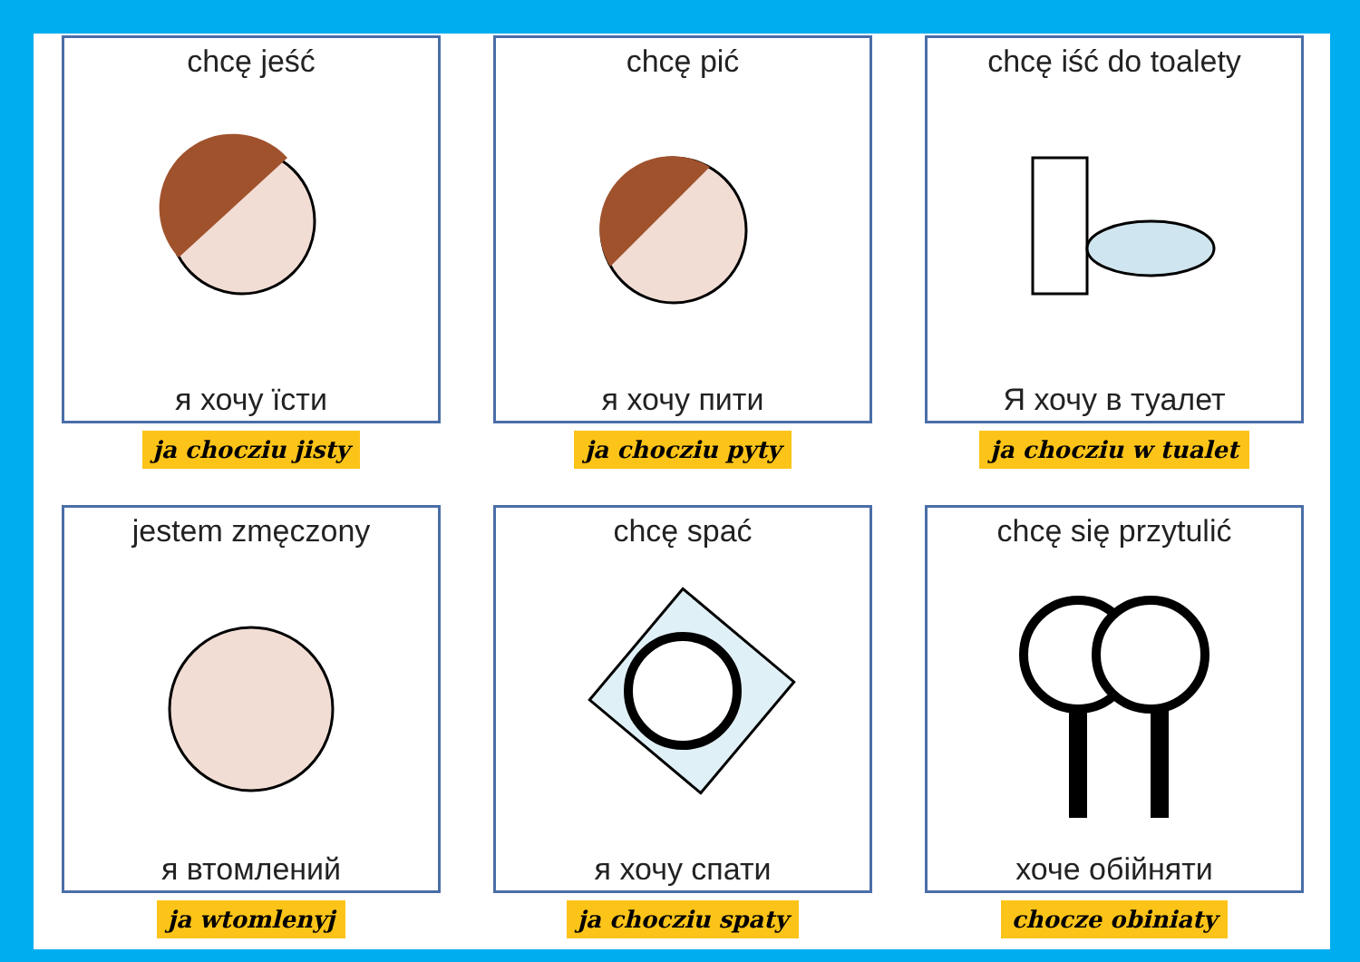chcę jeść
я хочу їсти
ja chocziu jisty
chcę pić
я хочу пити
ja chocziu pyty
chcę iść do toalety
Я хочу в туалет
ja chocziu w tualet
jestem zmęczony
я втомлений
ja wtomlenyj
chcę spać
я хочу спати
ja chocziu spaty
chcę się przytulić
хоче обійняти
chocze obiniaty